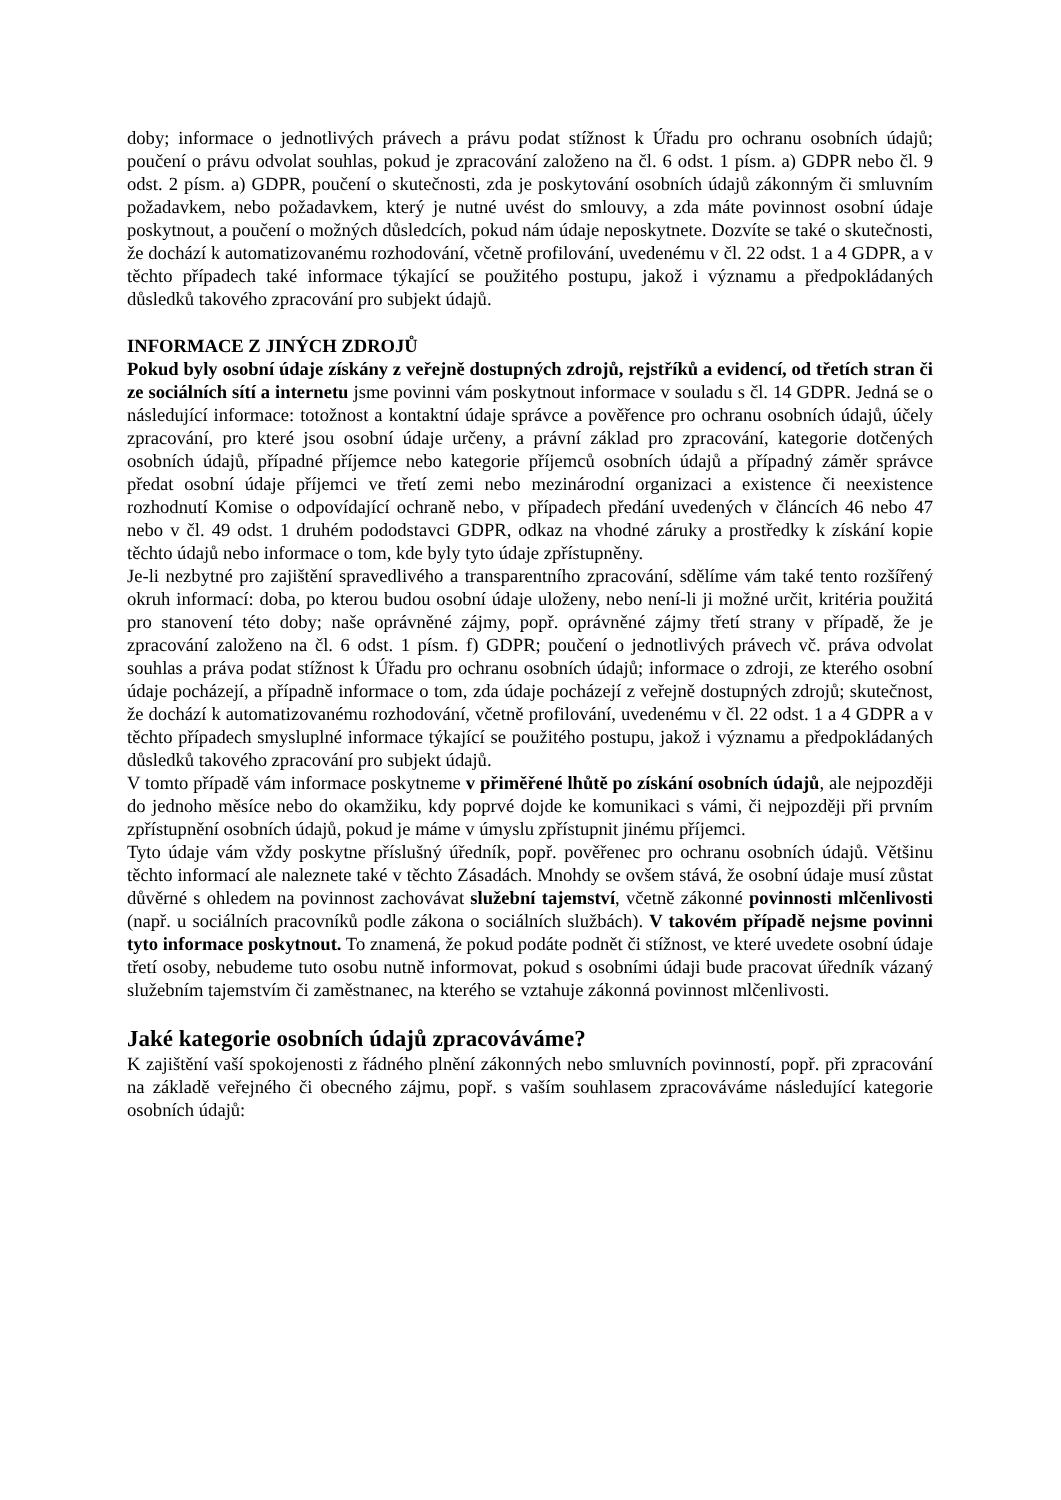doby; informace o jednotlivých právech a právu podat stížnost k Úřadu pro ochranu osobních údajů; poučení o právu odvolat souhlas, pokud je zpracování založeno na čl. 6 odst. 1 písm. a) GDPR nebo čl. 9 odst. 2 písm. a) GDPR, poučení o skutečnosti, zda je poskytování osobních údajů zákonným či smluvním požadavkem, nebo požadavkem, který je nutné uvést do smlouvy, a zda máte povinnost osobní údaje poskytnout, a poučení o možných důsledcích, pokud nám údaje neposkytnete. Dozvíte se také o skutečnosti, že dochází k automatizovanému rozhodování, včetně profilování, uvedenému v čl. 22 odst. 1 a 4 GDPR, a v těchto případech také informace týkající se použitého postupu, jakož i významu a předpokládaných důsledků takového zpracování pro subjekt údajů.
INFORMACE Z JINÝCH ZDROJŮ
Pokud byly osobní údaje získány z veřejně dostupných zdrojů, rejstříků a evidencí, od třetích stran či ze sociálních sítí a internetu jsme povinni vám poskytnout informace v souladu s čl. 14 GDPR. Jedná se o následující informace: totožnost a kontaktní údaje správce a pověřence pro ochranu osobních údajů, účely zpracování, pro které jsou osobní údaje určeny, a právní základ pro zpracování, kategorie dotčených osobních údajů, případné příjemce nebo kategorie příjemců osobních údajů a případný záměr správce předat osobní údaje příjemci ve třetí zemi nebo mezinárodní organizaci a existence či neexistence rozhodnutí Komise o odpovídající ochraně nebo, v případech předání uvedených v článcích 46 nebo 47 nebo v čl. 49 odst. 1 druhém pododstavci GDPR, odkaz na vhodné záruky a prostředky k získání kopie těchto údajů nebo informace o tom, kde byly tyto údaje zpřístupněny.
Je-li nezbytné pro zajištění spravedlivého a transparentního zpracování, sdělíme vám také tento rozšířený okruh informací: doba, po kterou budou osobní údaje uloženy, nebo není-li ji možné určit, kritéria použitá pro stanovení této doby; naše oprávněné zájmy, popř. oprávněné zájmy třetí strany v případě, že je zpracování založeno na čl. 6 odst. 1 písm. f) GDPR; poučení o jednotlivých právech vč. práva odvolat souhlas a práva podat stížnost k Úřadu pro ochranu osobních údajů; informace o zdroji, ze kterého osobní údaje pocházejí, a případně informace o tom, zda údaje pocházejí z veřejně dostupných zdrojů; skutečnost, že dochází k automatizovanému rozhodování, včetně profilování, uvedenému v čl. 22 odst. 1 a 4 GDPR a v těchto případech smysluplné informace týkající se použitého postupu, jakož i významu a předpokládaných důsledků takového zpracování pro subjekt údajů.
V tomto případě vám informace poskytneme v přiměřené lhůtě po získání osobních údajů, ale nejpozději do jednoho měsíce nebo do okamžiku, kdy poprvé dojde ke komunikaci s vámi, či nejpozději při prvním zpřístupnění osobních údajů, pokud je máme v úmyslu zpřístupnit jinému příjemci.
Tyto údaje vám vždy poskytne příslušný úředník, popř. pověřenec pro ochranu osobních údajů. Většinu těchto informací ale naleznete také v těchto Zásadách. Mnohdy se ovšem stává, že osobní údaje musí zůstat důvěrné s ohledem na povinnost zachovávat služební tajemství, včetně zákonné povinnosti mlčenlivosti (např. u sociálních pracovníků podle zákona o sociálních službách). V takovém případě nejsme povinni tyto informace poskytnout. To znamená, že pokud podáte podnět či stížnost, ve které uvedete osobní údaje třetí osoby, nebudeme tuto osobu nutně informovat, pokud s osobními údaji bude pracovat úředník vázaný služebním tajemstvím či zaměstnanec, na kterého se vztahuje zákonná povinnost mlčenlivosti.
Jaké kategorie osobních údajů zpracováváme?
K zajištění vaší spokojenosti z řádného plnění zákonných nebo smluvních povinností, popř. při zpracování na základě veřejného či obecného zájmu, popř. s vaším souhlasem zpracováváme následující kategorie osobních údajů: